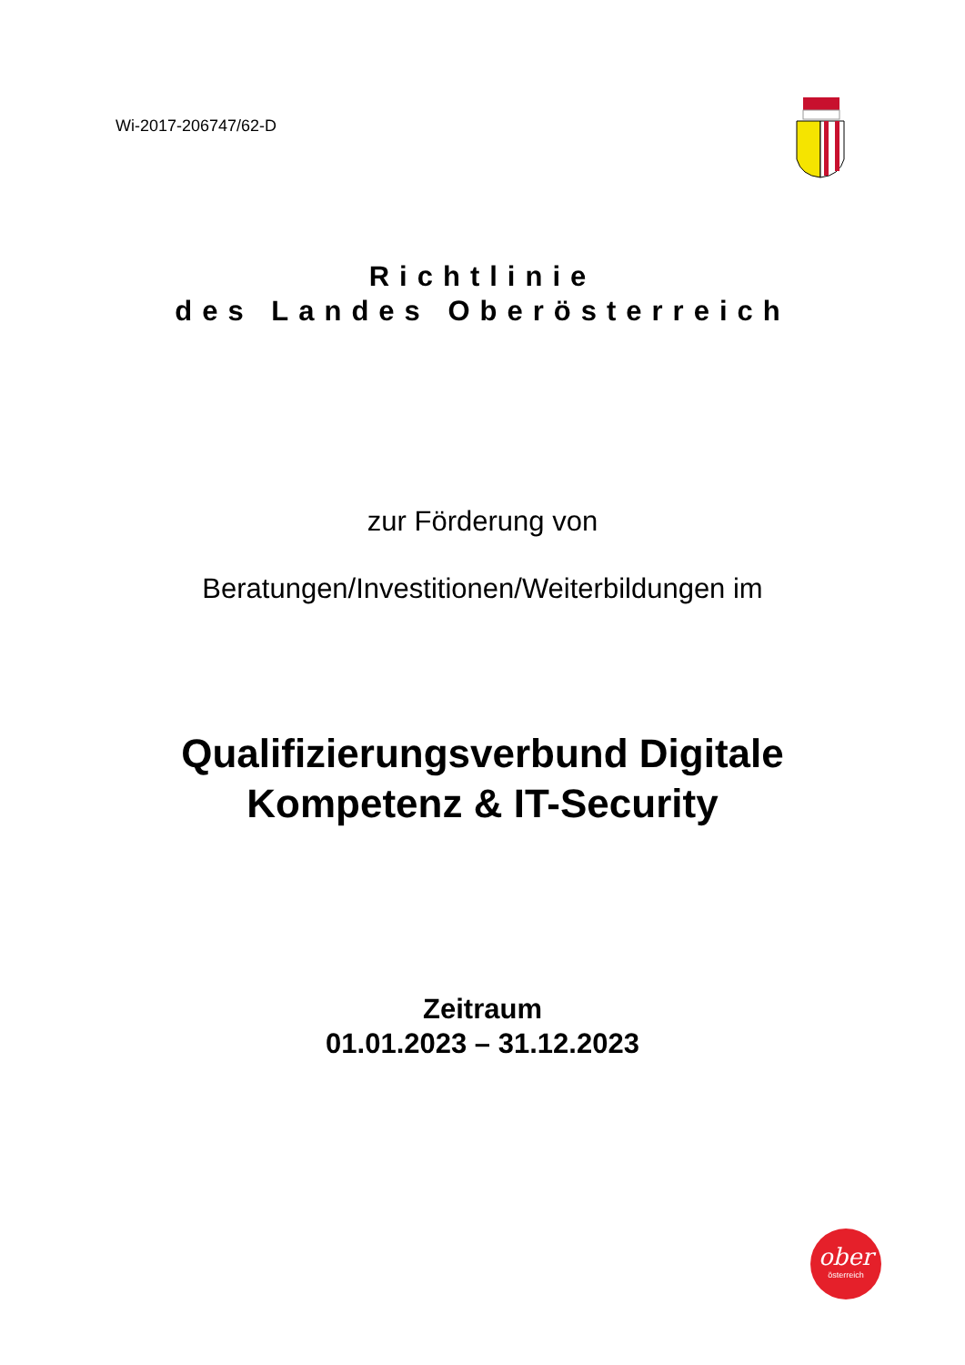Wi-2017-206747/62-D
Richtlinie
des Landes Oberösterreich
zur Förderung von
Beratungen/Investitionen/Weiterbildungen im
Qualifizierungsverbund Digitale
Kompetenz & IT-Security
Zeitraum
01.01.2023 – 31.12.2023
ober
österreich